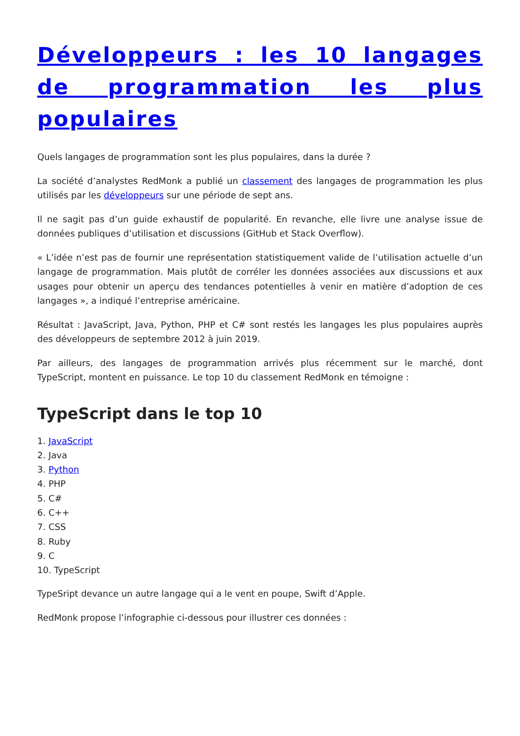Développeurs : les 10 langages de programmation les plus populaires
Quels langages de programmation sont les plus populaires, dans la durée ?
La société d’analystes RedMonk a publié un classement des langages de programmation les plus utilisés par les développeurs sur une période de sept ans.
Il ne sagit pas d’un guide exhaustif de popularité. En revanche, elle livre une analyse issue de données publiques d’utilisation et discussions (GitHub et Stack Overflow).
« L’idée n’est pas de fournir une représentation statistiquement valide de l’utilisation actuelle d’un langage de programmation. Mais plutôt de corréler les données associées aux discussions et aux usages pour obtenir un aperçu des tendances potentielles à venir en matière d’adoption de ces langages », a indiqué l’entreprise américaine.
Résultat : JavaScript, Java, Python, PHP et C# sont restés les langages les plus populaires auprès des développeurs de septembre 2012 à juin 2019.
Par ailleurs, des langages de programmation arrivés plus récemment sur le marché, dont TypeScript, montent en puissance. Le top 10 du classement RedMonk en témoigne :
TypeScript dans le top 10
1. JavaScript
2. Java
3. Python
4. PHP
5. C#
6. C++
7. CSS
8. Ruby
9. C
10. TypeScript
TypeSript devance un autre langage qui a le vent en poupe, Swift d’Apple.
RedMonk propose l’infographie ci-dessous pour illustrer ces données :